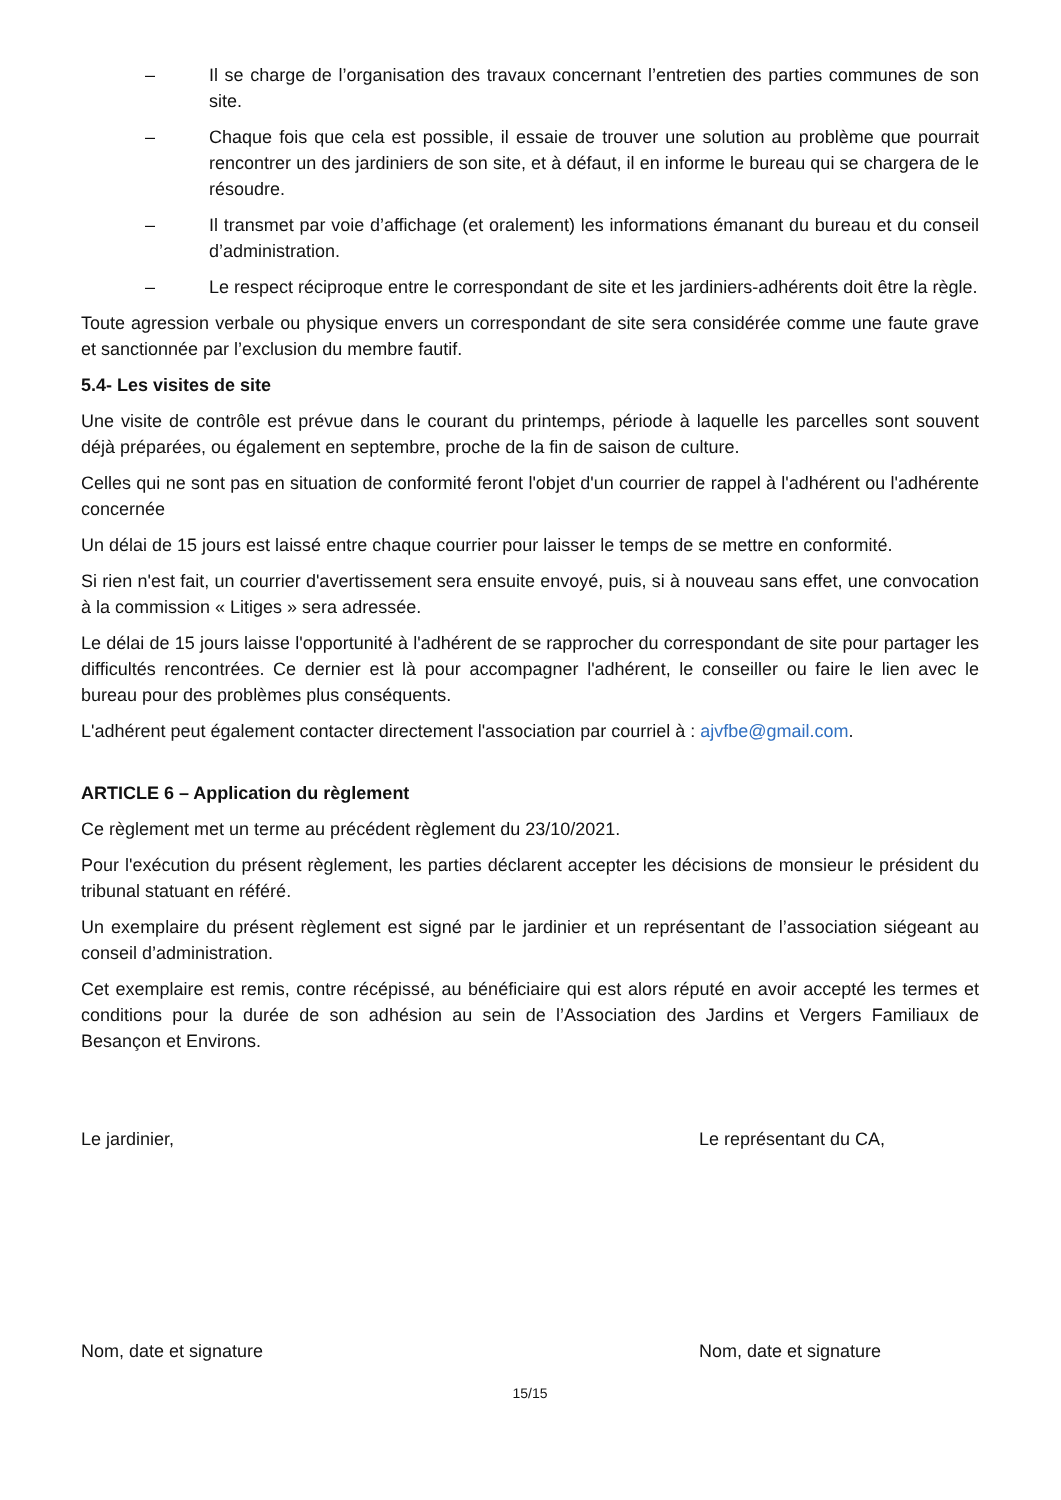– Il se charge de l’organisation des travaux concernant l’entretien des parties communes de son site.
– Chaque fois que cela est possible, il essaie de trouver une solution au problème que pourrait rencontrer un des jardiniers de son site, et à défaut, il en informe le bureau qui se chargera de le résoudre.
– Il transmet par voie d’affichage (et oralement) les informations émanant du bureau et du conseil d’administration.
– Le respect réciproque entre le correspondant de site et les jardiniers-adhérents doit être la règle.
Toute agression verbale ou physique envers un correspondant de site sera considérée comme une faute grave et sanctionnée par l’exclusion du membre fautif.
5.4- Les visites de site
Une visite de contrôle est prévue dans le courant du printemps, période à laquelle les parcelles sont souvent déjà préparées, ou également en septembre, proche de la fin de saison de culture.
Celles qui ne sont pas en situation de conformité feront l'objet d'un courrier de rappel à l'adhérent ou l'adhérente concernée
Un délai de 15 jours est laissé entre chaque courrier pour laisser le temps de se mettre en conformité.
Si rien n'est fait, un courrier d'avertissement sera ensuite envoyé, puis, si à nouveau sans effet, une convocation à la commission « Litiges » sera adressée.
Le délai de 15 jours laisse l'opportunité à l'adhérent de se rapprocher du correspondant de site pour partager les difficultés rencontrées. Ce dernier est là pour accompagner l'adhérent, le conseiller ou faire le lien avec le bureau pour des problèmes plus conséquents.
L'adhérent peut également contacter directement l'association par courriel à : ajvfbe@gmail.com.
ARTICLE 6 – Application du règlement
Ce règlement met un terme au précédent règlement du 23/10/2021.
Pour l'exécution du présent règlement, les parties déclarent accepter les décisions de monsieur le président du tribunal statuant en référé.
Un exemplaire du présent règlement est signé par le jardinier et un représentant de l’association siégeant au conseil d’administration.
Cet exemplaire est remis, contre récépissé, au bénéficiaire qui est alors réputé en avoir accepté les termes et conditions pour la durée de son adhésion au sein de l’Association des Jardins et Vergers Familiaux de Besançon et Environs.
Le jardinier, Le représentant du CA,
Nom, date et signature Nom, date et signature
15/15